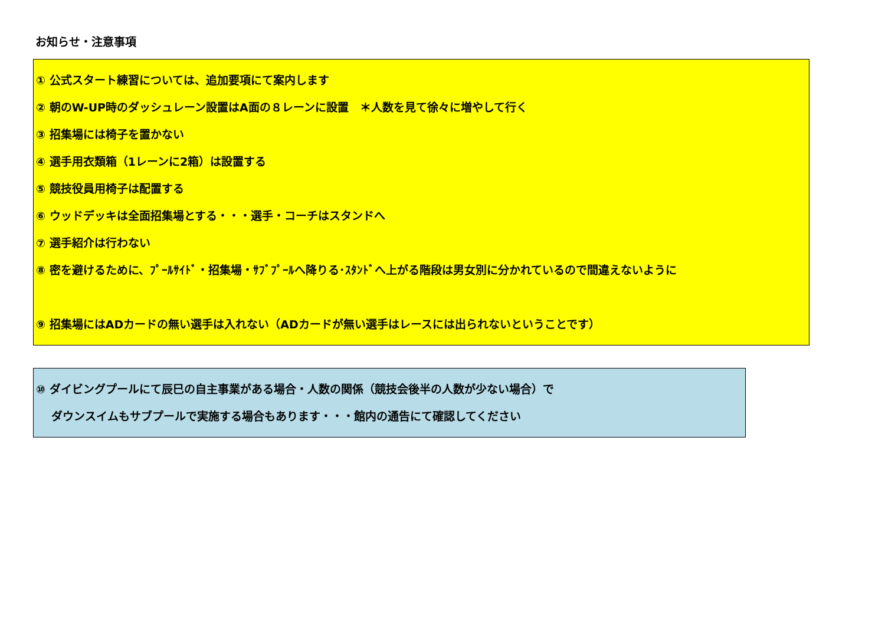お知らせ・注意事項
① 公式スタート練習については、追加要項にて案内します
② 朝のW-UP時のダッシュレーン設置はA面の８レーンに設置　＊人数を見て徐々に増やして行く
③ 招集場には椅子を置かない
④ 選手用衣類箱（1レーンに2箱）は設置する
⑤ 競技役員用椅子は配置する
⑥ ウッドデッキは全面招集場とする・・・選手・コーチはスタンドへ
⑦ 選手紹介は行わない
⑧ 密を避けるために、ﾌﾟｰﾙｻｲﾄﾞ・招集場・ｻﾌﾞﾌﾟｰﾙへ降りる･ｽﾀﾝﾄﾞへ上がる階段は男女別に分かれているので間違えないように
⑨ 招集場にはADカードの無い選手は入れない（ADカードが無い選手はレースには出られないということです）
⑩ ダイビングプールにて辰巳の自主事業がある場合・人数の関係（競技会後半の人数が少ない場合）で
　 ダウンスイムもサブプールで実施する場合もあります・・・館内の通告にて確認してください